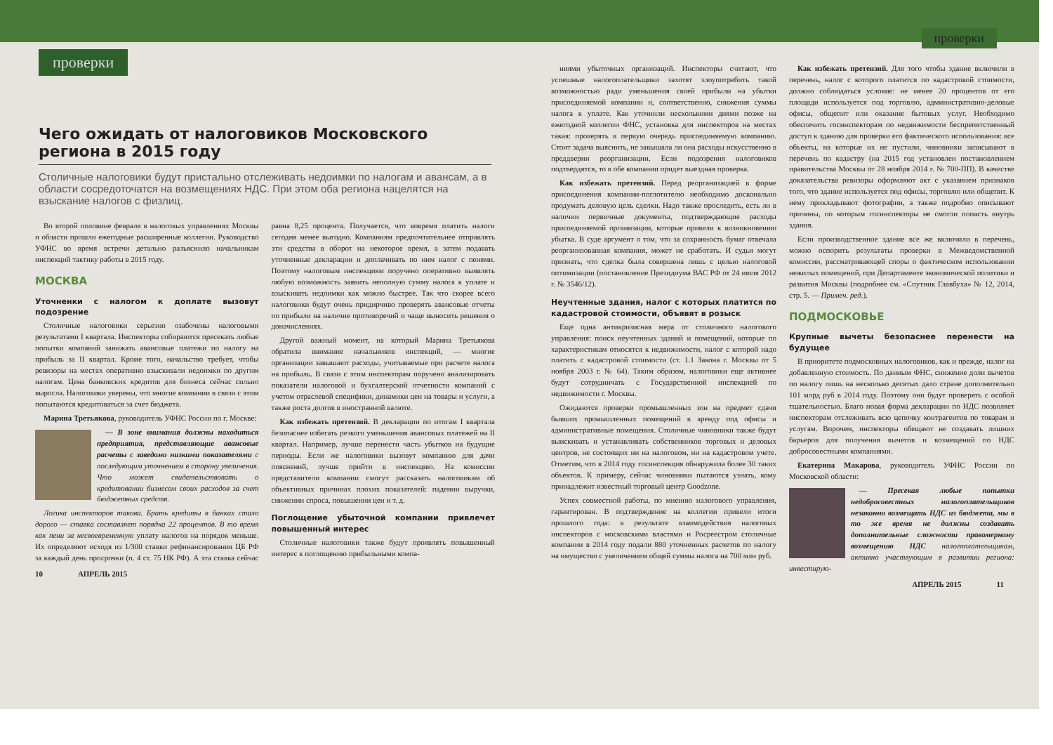проверки
Чего ожидать от налоговиков Московского региона в 2015 году
Столичные налоговики будут пристально отслеживать недоимки по налогам и авансам, а в области сосредоточатся на возмещениях НДС. При этом оба региона нацелятся на взыскание налогов с физлиц.
Во второй половине февраля в налоговых управлениях Москвы и области прошли ежегодные расширенные коллегии. Руководство УФНС во время встречи детально разъяснило начальникам инспекций тактику работы в 2015 году.
МОСКВА
Уточненки с налогом к доплате вызовут подозрение
Столичные налоговики серьезно озабочены налоговыми результатами I квартала. Инспекторы собираются пресекать любые попытки компаний занижать авансовые платежи по налогу на прибыль за II квартал. Кроме того, начальство требует, чтобы ревизоры на местах оперативно взыскивали недоимки по другим налогам. Цена банковских кредитов для бизнеса сейчас сильно выросла. Налоговики уверены, что многие компании в связи с этим попытаются кредитоваться за счет бюджета.
Марина Третьякова, руководитель УФНС России по г. Москве:
— В зоне внимания должны находиться предприятия, представляющие авансовые расчеты с заведомо низкими показателями с последующим уточнением в сторону увеличения. Что может свидетельствовать о кредитовании бизнесом своих расходов за счет бюджетных средств.
Логика инспекторов такова. Брать кредиты в банках стало дорого — ставка составляет порядка 22 процентов. В то время как пени за несвоевременную уплату налогов на порядок меньше. Их определяют исходя из 1/300 ставки рефинансирования ЦБ РФ за каждый день просрочки (п. 4 ст. 75 НК РФ). А эта ставка сейчас равна 8,25 процента. Получается, что вовремя платить налоги сегодня менее выгодно. Компаниям предпочтительнее отправлять эти средства в оборот на некоторое время, а затем подавать уточненные декларации и доплачивать по ним налог с пенями. Поэтому налоговым инспекциям поручено оперативно выявлять любую возможность заявить неполную сумму налога к уплате и взыскивать недоимки как можно быстрее. Так что скорее всего налоговики будут очень придирчиво проверять авансовые отчеты по прибыли на наличие противоречий и чаще выносить решения о доначислениях.
Другой важный момент, на который Марина Третьякова обратила внимание начальников инспекций, — многие организации завышают расходы, учитываемые при расчете налога на прибыль. В связи с этим инспекторам поручено анализировать показатели налоговой и бухгалтерской отчетности компаний с учетом отраслевой специфики, динамики цен на товары и услуги, а также роста долгов в иностранной валюте.
Как избежать претензий. В декларации по итогам I квартала безопаснее избегать резкого уменьшения авансовых платежей на II квартал. Например, лучше перенести часть убытков на будущие периоды. Если же налоговики вызовут компанию для дачи пояснений, лучше прийти в инспекцию. На комиссии представители компании смогут рассказать налоговикам об объективных причинах плохих показателей: падении выручки, снижении спроса, повышении цен и т. д.
Поглощение убыточной компании привлечет повышенный интерес
Столичные налоговики также будут проявлять повышенный интерес к поглощению прибыльными компа-
10 АПРЕЛЬ 2015
проверки
ниями убыточных организаций. Инспекторы считают, что успешные налогоплательщики захотят злоупотребить такой возможностью ради уменьшения своей прибыли на убытки присоединяемой компании и, соответственно, снижения суммы налога к уплате. Как уточнили несколькими днями позже на ежегодной коллегии ФНС, установка для инспекторов на местах такая: проверять в первую очередь присоединяемую компанию. Стоит задача выяснить, не завышала ли она расходы искусственно в преддверии реорганизации. Если подозрения налоговиков подтвердятся, то в обе компании придет выездная проверка.
Как избежать претензий. Перед реорганизацией в форме присоединения компании-поглотителю необходимо досконально продумать деловую цель сделки. Надо также проследить, есть ли в наличии первичные документы, подтверждающие расходы присоединяемой организации, которые привели к возникновению убытка. В суде аргумент о том, что за сохранность бумаг отвечала реорганизованная компания, может не сработать. И судьи могут признать, что сделка была совершена лишь с целью налоговой оптимизации (постановление Президиума ВАС РФ от 24 июля 2012 г. № 3546/12).
Неучтенные здания, налог с которых платится по кадастровой стоимости, объявят в розыск
Еще одна антикризисная мера от столичного налогового управления: поиск неучтенных зданий и помещений, которые по характеристикам относятся к недвижимости, налог с которой надо платить с кадастровой стоимости (ст. 1.1 Закона г. Москвы от 5 ноября 2003 г. № 64). Таким образом, налоговики еще активнее будут сотрудничать с Государственной инспекцией по недвижимости г. Москвы.
Ожидаются проверки промышленных зон на предмет сдачи бывших промышленных помещений в аренду под офисы и административные помещения. Столичные чиновники также будут выискивать и устанавливать собственников торговых и деловых центров, не состоящих ни на налоговом, ни на кадастровом учете. Отметим, что в 2014 году госинспекция обнаружила более 30 таких объектов. К примеру, сейчас чиновники пытаются узнать, кому принадлежит известный торговый центр Goodzone.
Успех совместной работы, по мнению налогового управления, гарантирован. В подтверждение на коллегии привели итоги прошлого года: в результате взаимодействия налоговых инспекторов с московскими властями и Росреестром столичные компании в 2014 году подали 880 уточненных расчетов по налогу на имущество с увеличением общей суммы налога на 700 млн руб.
Как избежать претензий. Для того чтобы здание включили в перечень, налог с которого платится по кадастровой стоимости, должно соблюдаться условие: не менее 20 процентов от его площади используется под торговлю, административно-деловые офисы, общепит или оказание бытовых услуг. Необходимо обеспечить госинспекторам по недвижимости беспрепятственный доступ к зданию для проверки его фактического использования: все объекты, на которые их не пустили, чиновники записывают в перечень по кадастру (на 2015 год установлен постановлением правительства Москвы от 28 ноября 2014 г. № 700-ПП). В качестве доказательства ревизоры оформляют акт с указанием признаков того, что здание используется под офисы, торговлю или общепит. К нему прикладывают фотографии, а также подробно описывают причины, по которым госинспекторы не смогли попасть внутрь здания.
Если производственное здание все же включили в перечень, можно оспорить результаты проверки в Межведомственной комиссии, рассматривающей споры о фактическом использовании нежилых помещений, при Департаменте экономической политики и развития Москвы (подробнее см. «Спутник Главбуха» № 12, 2014, стр. 5. — Примеч. ред.).
ПОДМОСКОВЬЕ
Крупные вычеты безопаснее перенести на будущее
В приоритете подмосковных налоговиков, как и прежде, налог на добавленную стоимость. По данным ФНС, снижение доли вычетов по налогу лишь на несколько десятых дало стране дополнительно 101 млрд руб в 2014 году. Поэтому они будут проверять с особой тщательностью. Благо новая форма декларации по НДС позволяет инспекторам отслеживать всю цепочку контрагентов по товарам и услугам. Впрочем, инспекторы обещают не создавать лишних барьеров для получения вычетов и возмещений по НДС добросовестными компаниями.
Екатерина Макарова, руководитель УФНС России по Московской области:
— Пресекая любые попытки недобросовестных налогоплательщиков незаконно возмещать НДС из бюджета, мы в то же время не должны создавать дополнительные сложности правомерному возмещению НДС налогоплательщикам, активно участвующим в развитии региона: инвестирую-
АПРЕЛЬ 2015 11